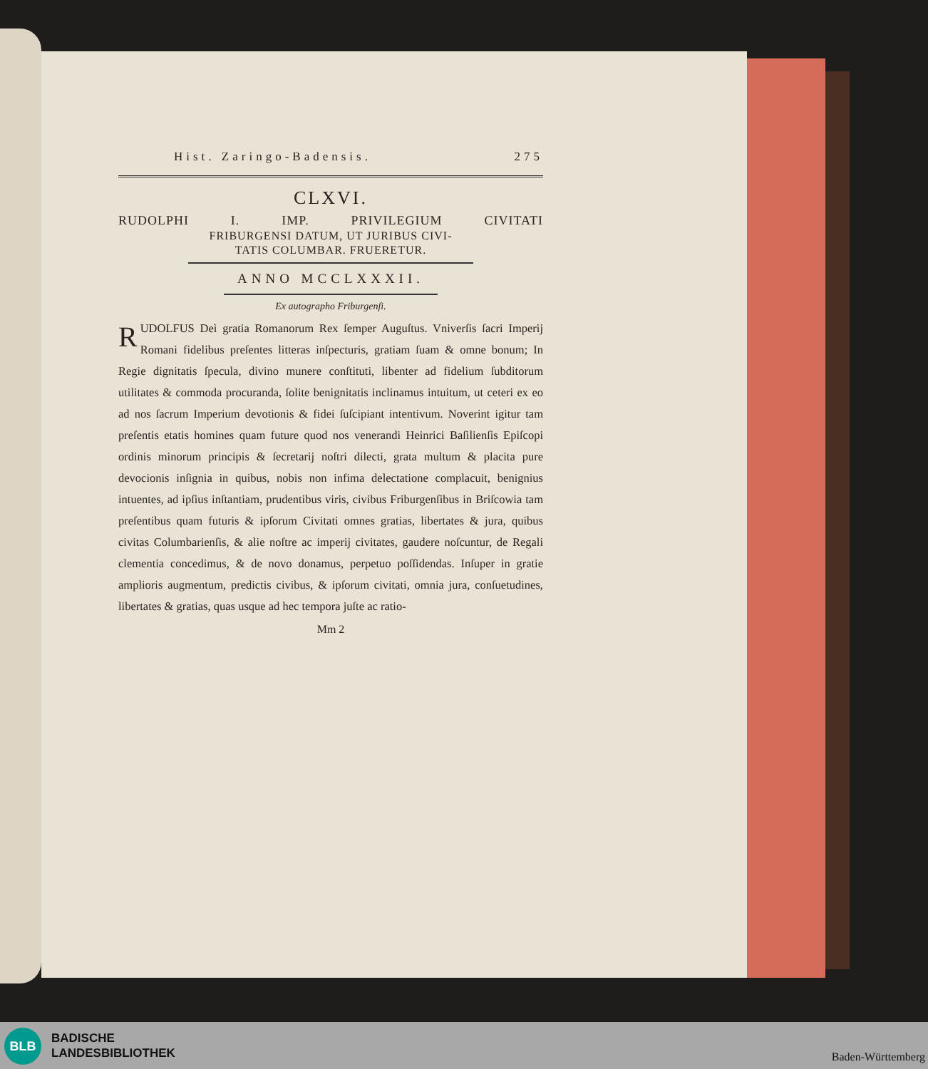Hist. Zaringo-Badensis. 275
CLXVI.
RUDOLPHI I. IMP. PRIVILEGIUM CIVITATI
FRIBURGENSI DATUM, UT JURIBUS CIVI-
TATIS COLUMBAR. FRUERETUR.
ANNO MCCLXXXII.
Ex autographo Friburgenſi.
RUDOLFUS Deì gratia Romanorum Rex ſemper Auguſtus. Vniverſis ſacri Imperij Romani fidelibus preſentes litteras inſpecturis, gratiam ſuam & omne bonum; In Regie dignitatis ſpecula, divino munere conſtituti, libenter ad fidelium ſubditorum utilitates & commoda procuranda, ſolite benignitatis inclinamus intuitum, ut ceteri ex eo ad nos ſacrum Imperium devotionis & fidei ſuſcipiant intentivum. Noverint igitur tam preſentis etatis homines quam future quod nos venerandi Heinrici Baſilienſis Epiſcopi ordinis minorum principis & ſecretarij noſtri dilecti, grata multum & placita pure devocionis inſignia in quibus, nobis non infima delectatione complacuit, benignius intuentes, ad ipſius inſtantiam, prudentibus viris, civibus Friburgenſibus in Briſcowia tam preſentibus quam futuris & ipſorum Civitati omnes gratias, libertates & jura, quibus civitas Columbarienſis, & alie noſtre ac imperij civitates, gaudere noſcuntur, de Regali clementia concedimus, & de novo donamus, perpetuo poſſidendas. Inſuper in gratie amplioris augmentum, predictis civibus, & ipſorum civitati, omnia jura, conſuetudines, libertates & gratias, quas usque ad hec tempora juſte ac ratio-
Mm 2
BLB
BADISCHE
LANDESBIBLIOTHEK
Baden-Württemberg